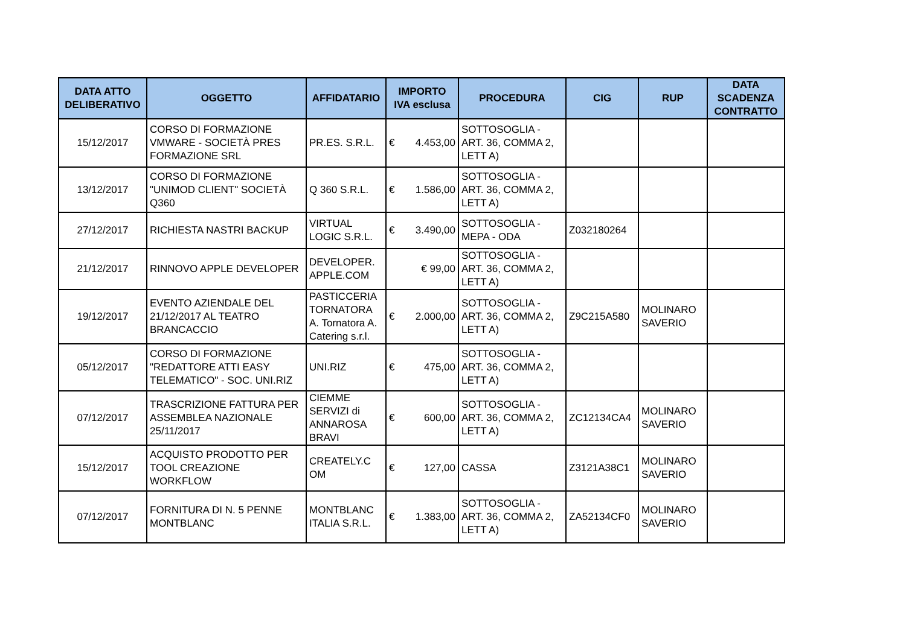| DATA ATTO DELIBERATIVO | OGGETTO | AFFIDATARIO | IMPORTO IVA esclusa | PROCEDURA | CIG | RUP | DATA SCADENZA CONTRATTO |
| --- | --- | --- | --- | --- | --- | --- | --- |
| 15/12/2017 | CORSO DI FORMAZIONE VMWARE - SOCIETÀ PRES FORMAZIONE SRL | PR.ES. S.R.L. | € 4.453,00 | SOTTOSOGLIA - ART. 36, COMMA 2, LETT A) | | | |
| 13/12/2017 | CORSO DI FORMAZIONE "UNIMOD CLIENT" SOCIETÀ Q360 | Q 360 S.R.L. | € 1.586,00 | SOTTOSOGLIA - ART. 36, COMMA 2, LETT A) | | | |
| 27/12/2017 | RICHIESTA NASTRI BACKUP | VIRTUAL LOGIC S.R.L. | € 3.490,00 | SOTTOSOGLIA - MEPA - ODA | Z032180264 | | |
| 21/12/2017 | RINNOVO APPLE DEVELOPER | DEVELOPER. APPLE.COM | € 99,00 | SOTTOSOGLIA - ART. 36, COMMA 2, LETT A) | | | |
| 19/12/2017 | EVENTO AZIENDALE DEL 21/12/2017 AL TEATRO BRANCACCIO | PASTICCERIA TORNATORA A. Tornatora A. Catering s.r.l. | € 2.000,00 | SOTTOSOGLIA - ART. 36, COMMA 2, LETT A) | Z9C215A580 | MOLINARO SAVERIO | |
| 05/12/2017 | CORSO DI FORMAZIONE "REDATTORE ATTI EASY TELEMATICO" - SOC. UNI.RIZ | UNI.RIZ | € 475,00 | SOTTOSOGLIA - ART. 36, COMMA 2, LETT A) | | | |
| 07/12/2017 | TRASCRIZIONE FATTURA PER ASSEMBLEA NAZIONALE 25/11/2017 | CIEMME SERVIZI di ANNAROSA BRAVI | € 600,00 | SOTTOSOGLIA - ART. 36, COMMA 2, LETT A) | ZC12134CA4 | MOLINARO SAVERIO | |
| 15/12/2017 | ACQUISTO PRODOTTO PER TOOL CREAZIONE WORKFLOW | CREATELY.C OM | € 127,00 | CASSA | Z3121A38C1 | MOLINARO SAVERIO | |
| 07/12/2017 | FORNITURA DI N. 5 PENNE MONTBLANC | MONTBLANC ITALIA S.R.L. | € 1.383,00 | SOTTOSOGLIA - ART. 36, COMMA 2, LETT A) | ZA52134CF0 | MOLINARO SAVERIO | |